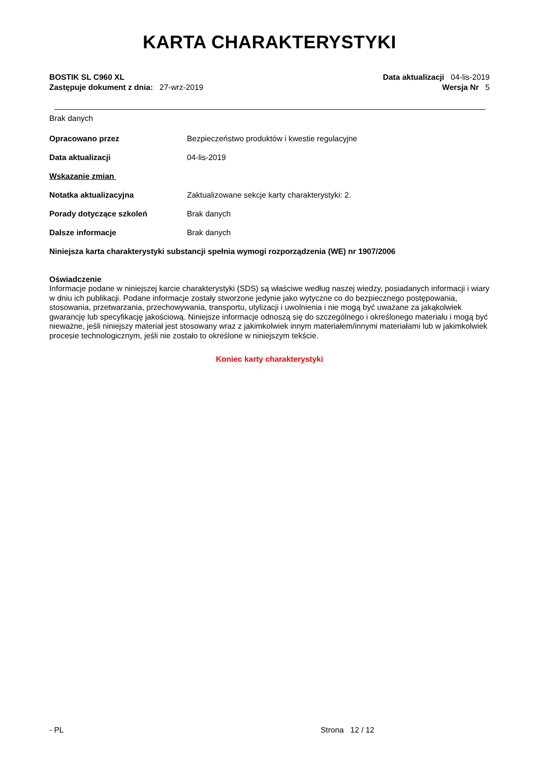KARTA CHARAKTERYSTYKI
BOSTIK SL C960 XL
Zastępuje dokument z dnia: 27-wrz-2019
Data aktualizacji 04-lis-2019
Wersja Nr 5
Brak danych
Opracowano przez Bezpieczeństwo produktów i kwestie regulacyjne
Data aktualizacji 04-lis-2019
Wskazanie zmian
Notatka aktualizacyjna Zaktualizowane sekcje karty charakterystyki: 2.
Porady dotyczące szkoleń Brak danych
Dalsze informacje Brak danych
Niniejsza karta charakterystyki substancji spełnia wymogi rozporządzenia (WE) nr 1907/2006
Oświadczenie
Informacje podane w niniejszej karcie charakterystyki (SDS) są właściwe według naszej wiedzy, posiadanych informacji i wiary w dniu ich publikacji. Podane informacje zostały stworzone jedynie jako wytyczne co do bezpiecznego postępowania, stosowania, przetwarzania, przechowywania, transportu, utylizacji i uwolnienia i nie mogą być uważane za jakąkolwiek gwarancję lub specyfikację jakościową. Niniejsze informacje odnoszą się do szczególnego i określonego materiału i mogą być nieważne, jeśli niniejszy materiał jest stosowany wraz z jakimkolwiek innym materiałem/innymi materiałami lub w jakimkolwiek procesie technologicznym, jeśli nie zostało to określone w niniejszym tekście.
Koniec karty charakterystyki
- PL Strona 12 / 12